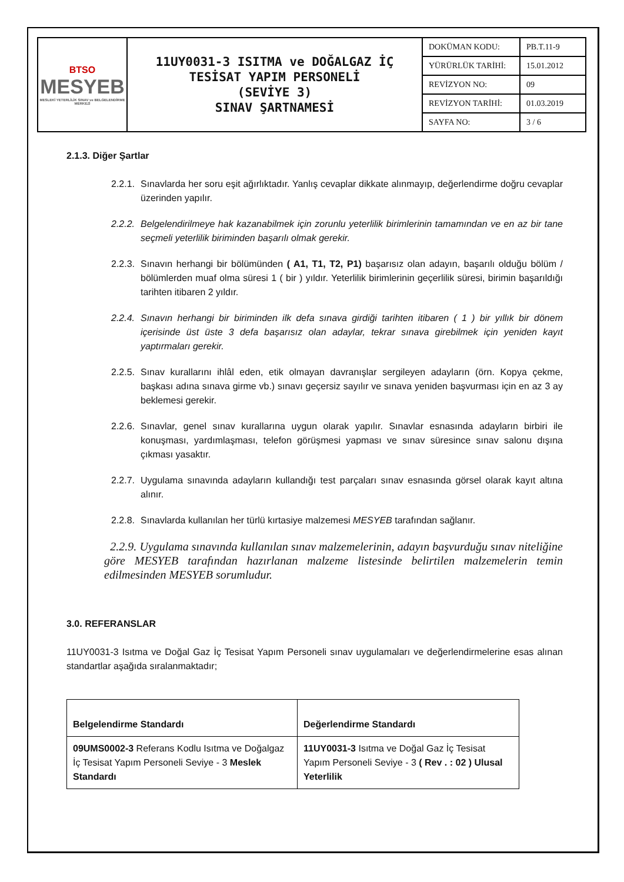| BTSO MESYEB MESLEKİ YETERLİLİK SINAV ve BELGELENDİRME MERKEZİ | 11UY0031-3 ISITMA ve DOĞALGAZ İÇ TESİSAT YAPIM PERSONELİ (SEVİYE 3) SINAV ŞARTNAMESİ | DOKÜMAN KODU: | PB.T.11-9 |
| | | YÜRÜRLÜK TARİHİ: | 15.01.2012 |
| | | REVİZYON NO: | 09 |
| | | REVİZYON TARİHİ: | 01.03.2019 |
| | | SAYFA NO: | 3 / 6 |
2.1.3. Diğer Şartlar
2.2.1. Sınavlarda her soru eşit ağırlıktadır. Yanlış cevaplar dikkate alınmayıp, değerlendirme doğru cevaplar üzerinden yapılır.
2.2.2. Belgelendirilmeye hak kazanabilmek için zorunlu yeterlilik birimlerinin tamamından ve en az bir tane seçmeli yeterlilik biriminden başarılı olmak gerekir.
2.2.3. Sınavın herhangi bir bölümünden ( A1, T1, T2, P1) başarısız olan adayın, başarılı olduğu bölüm / bölümlerden muaf olma süresi 1 ( bir ) yıldır. Yeterlilik birimlerinin geçerlilik süresi, birimin başarıldığı tarihten itibaren 2 yıldır.
2.2.4. Sınavın herhangi bir biriminden ilk defa sınava girdiği tarihten itibaren ( 1 ) bir yıllık bir dönem içerisinde üst üste 3 defa başarısız olan adaylar, tekrar sınava girebilmek için yeniden kayıt yaptırmaları gerekir.
2.2.5. Sınav kurallarını ihlâl eden, etik olmayan davranışlar sergileyen adayların (örn. Kopya çekme, başkası adına sınava girme vb.) sınavı geçersiz sayılır ve sınava yeniden başvurması için en az 3 ay beklemesi gerekir.
2.2.6. Sınavlar, genel sınav kurallarına uygun olarak yapılır. Sınavlar esnasında adayların birbiri ile konuşması, yardımlaşması, telefon görüşmesi yapması ve sınav süresince sınav salonu dışına çıkması yasaktır.
2.2.7. Uygulama sınavında adayların kullandığı test parçaları sınav esnasında görsel olarak kayıt altına alınır.
2.2.8. Sınavlarda kullanılan her türlü kırtasiye malzemesi MESYEB tarafından sağlanır.
2.2.9. Uygulama sınavında kullanılan sınav malzemelerinin, adayın başvurduğu sınav niteliğine göre MESYEB tarafından hazırlanan malzeme listesinde belirtilen malzemelerin temin edilmesinden MESYEB sorumludur.
3.0. REFERANSLAR
11UY0031-3 Isıtma ve Doğal Gaz İç Tesisat Yapım Personeli sınav uygulamaları ve değerlendirmelerine esas alınan standartlar aşağıda sıralanmaktadır;
| Belgelendirme Standardı | Değerlendirme Standardı |
| --- | --- |
| 09UMS0002-3 Referans Kodlu Isıtma ve Doğalgaz İç Tesisat Yapım Personeli Seviye - 3 Meslek Standardı | 11UY0031-3 Isıtma ve Doğal Gaz İç Tesisat Yapım Personeli Seviye - 3 ( Rev . : 02 ) Ulusal Yeterlilik |